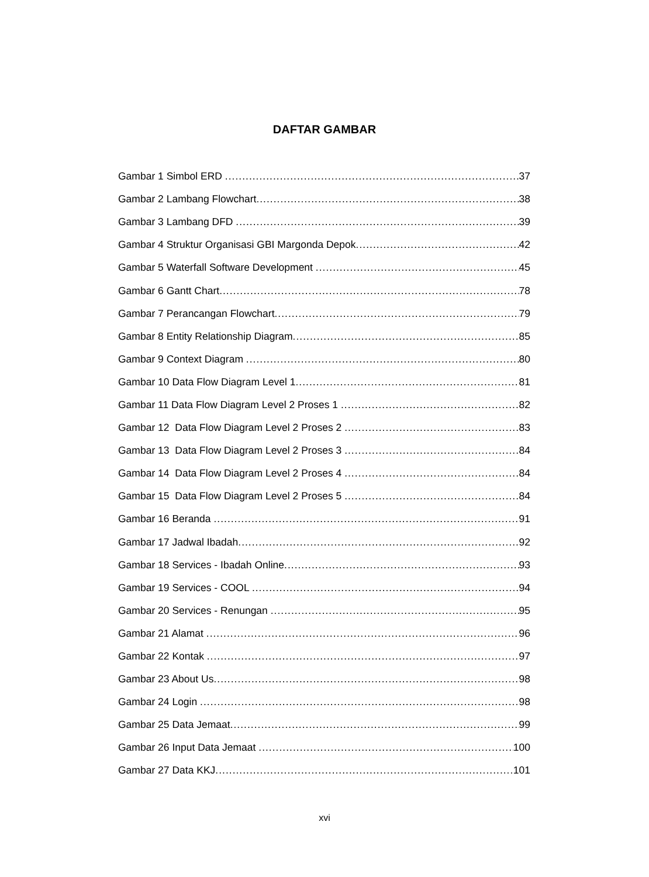DAFTAR GAMBAR
Gambar 1 Simbol ERD 37
Gambar 2 Lambang Flowchart 38
Gambar 3 Lambang DFD 39
Gambar 4 Struktur Organisasi GBI Margonda Depok 42
Gambar 5 Waterfall Software Development 45
Gambar 6 Gantt Chart 78
Gambar 7 Perancangan Flowchart 79
Gambar 8 Entity Relationship Diagram 85
Gambar 9 Context Diagram 80
Gambar 10 Data Flow Diagram Level 1 81
Gambar 11 Data Flow Diagram Level 2 Proses 1 82
Gambar 12 Data Flow Diagram Level 2 Proses 2 83
Gambar 13 Data Flow Diagram Level 2 Proses 3 84
Gambar 14 Data Flow Diagram Level 2 Proses 4 84
Gambar 15 Data Flow Diagram Level 2 Proses 5 84
Gambar 16 Beranda 91
Gambar 17 Jadwal Ibadah 92
Gambar 18 Services - Ibadah Online 93
Gambar 19 Services - COOL 94
Gambar 20 Services - Renungan 95
Gambar 21 Alamat 96
Gambar 22 Kontak 97
Gambar 23 About Us 98
Gambar 24 Login 98
Gambar 25 Data Jemaat 99
Gambar 26 Input Data Jemaat 100
Gambar 27 Data KKJ 101
xvi